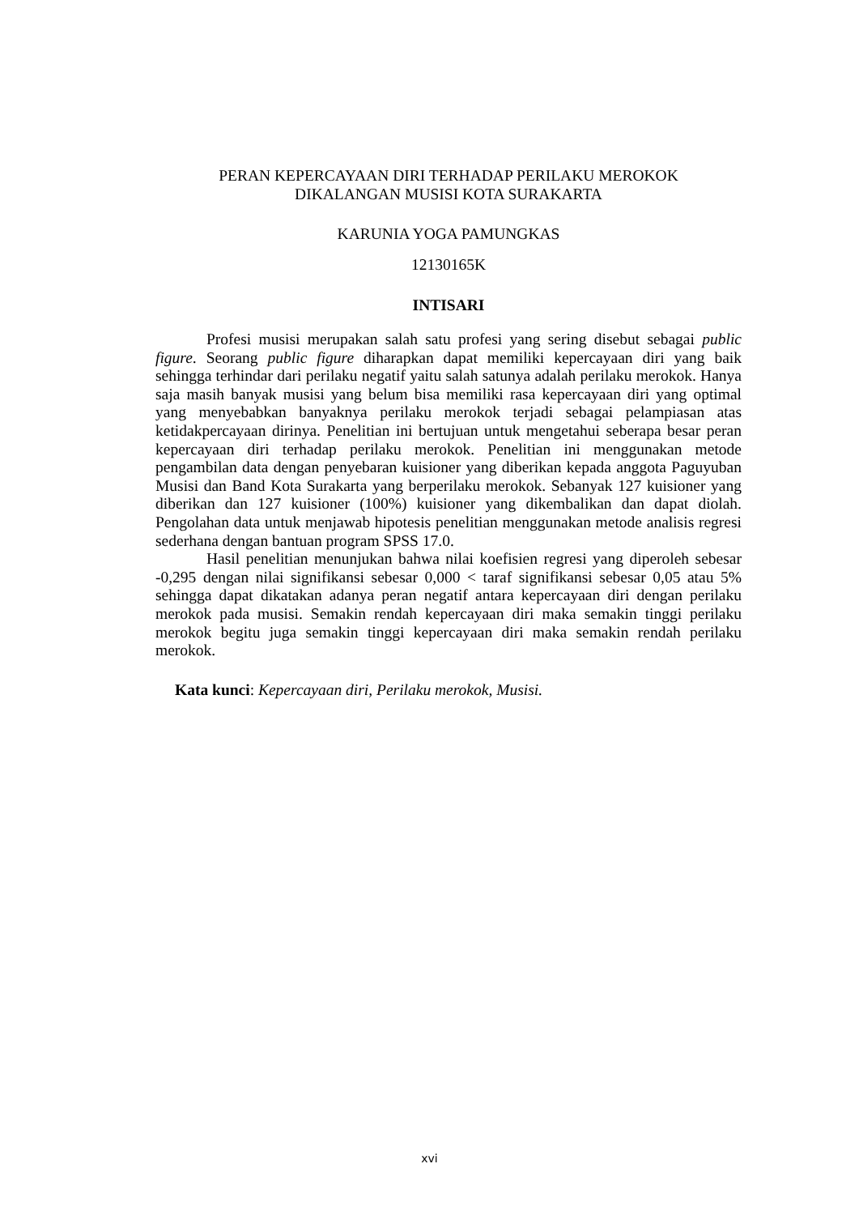PERAN KEPERCAYAAN DIRI TERHADAP PERILAKU MEROKOK
DIKALANGAN MUSISI KOTA SURAKARTA
KARUNIA YOGA PAMUNGKAS
12130165K
INTISARI
Profesi musisi merupakan salah satu profesi yang sering disebut sebagai public figure. Seorang public figure diharapkan dapat memiliki kepercayaan diri yang baik sehingga terhindar dari perilaku negatif yaitu salah satunya adalah perilaku merokok. Hanya saja masih banyak musisi yang belum bisa memiliki rasa kepercayaan diri yang optimal yang menyebabkan banyaknya perilaku merokok terjadi sebagai pelampiasan atas ketidakpercayaan dirinya. Penelitian ini bertujuan untuk mengetahui seberapa besar peran kepercayaan diri terhadap perilaku merokok. Penelitian ini menggunakan metode pengambilan data dengan penyebaran kuisioner yang diberikan kepada anggota Paguyuban Musisi dan Band Kota Surakarta yang berperilaku merokok. Sebanyak 127 kuisioner yang diberikan dan 127 kuisioner (100%) kuisioner yang dikembalikan dan dapat diolah. Pengolahan data untuk menjawab hipotesis penelitian menggunakan metode analisis regresi sederhana dengan bantuan program SPSS 17.0.
Hasil penelitian menunjukan bahwa nilai koefisien regresi yang diperoleh sebesar -0,295 dengan nilai signifikansi sebesar 0,000 < taraf signifikansi sebesar 0,05 atau 5% sehingga dapat dikatakan adanya peran negatif antara kepercayaan diri dengan perilaku merokok pada musisi. Semakin rendah kepercayaan diri maka semakin tinggi perilaku merokok begitu juga semakin tinggi kepercayaan diri maka semakin rendah perilaku merokok.
Kata kunci: Kepercayaan diri, Perilaku merokok, Musisi.
xvi